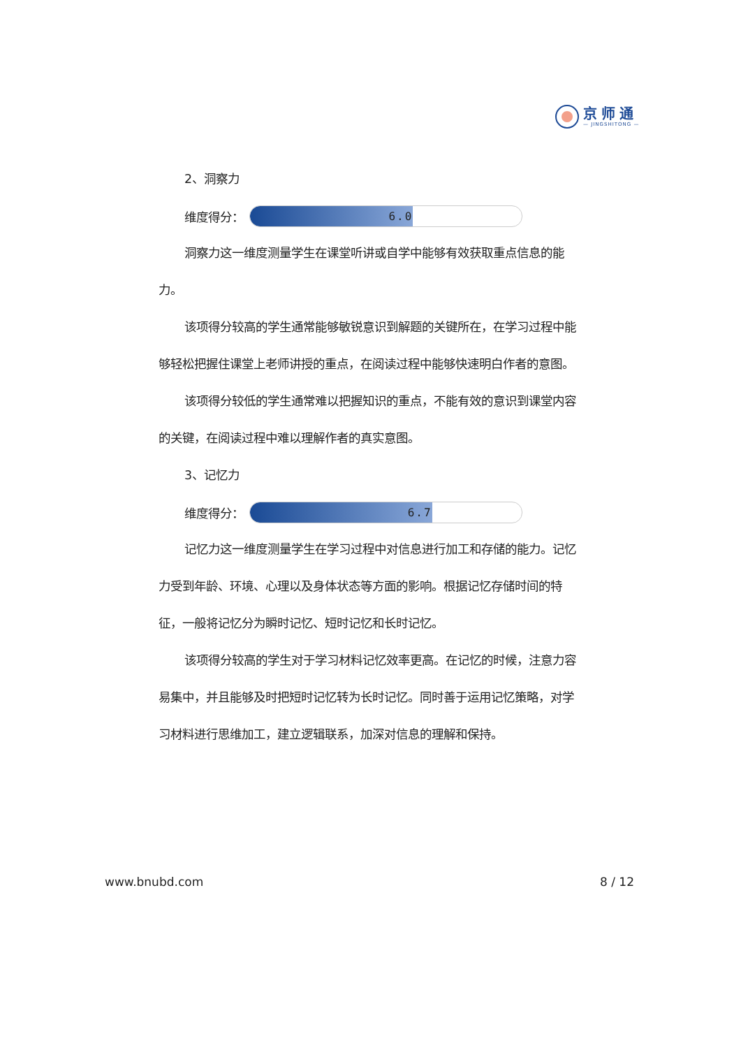京师通
— JINGSHITONG —
2、洞察力
维度得分：
6.0
洞察力这一维度测量学生在课堂听讲或自学中能够有效获取重点信息的能力。
该项得分较高的学生通常能够敏锐意识到解题的关键所在，在学习过程中能够轻松把握住课堂上老师讲授的重点，在阅读过程中能够快速明白作者的意图。
该项得分较低的学生通常难以把握知识的重点，不能有效的意识到课堂内容的关键，在阅读过程中难以理解作者的真实意图。
3、记忆力
维度得分：
6.7
记忆力这一维度测量学生在学习过程中对信息进行加工和存储的能力。记忆力受到年龄、环境、心理以及身体状态等方面的影响。根据记忆存储时间的特征，一般将记忆分为瞬时记忆、短时记忆和长时记忆。
该项得分较高的学生对于学习材料记忆效率更高。在记忆的时候，注意力容易集中，并且能够及时把短时记忆转为长时记忆。同时善于运用记忆策略，对学习材料进行思维加工，建立逻辑联系，加深对信息的理解和保持。
www.bnubd.com 8 / 12